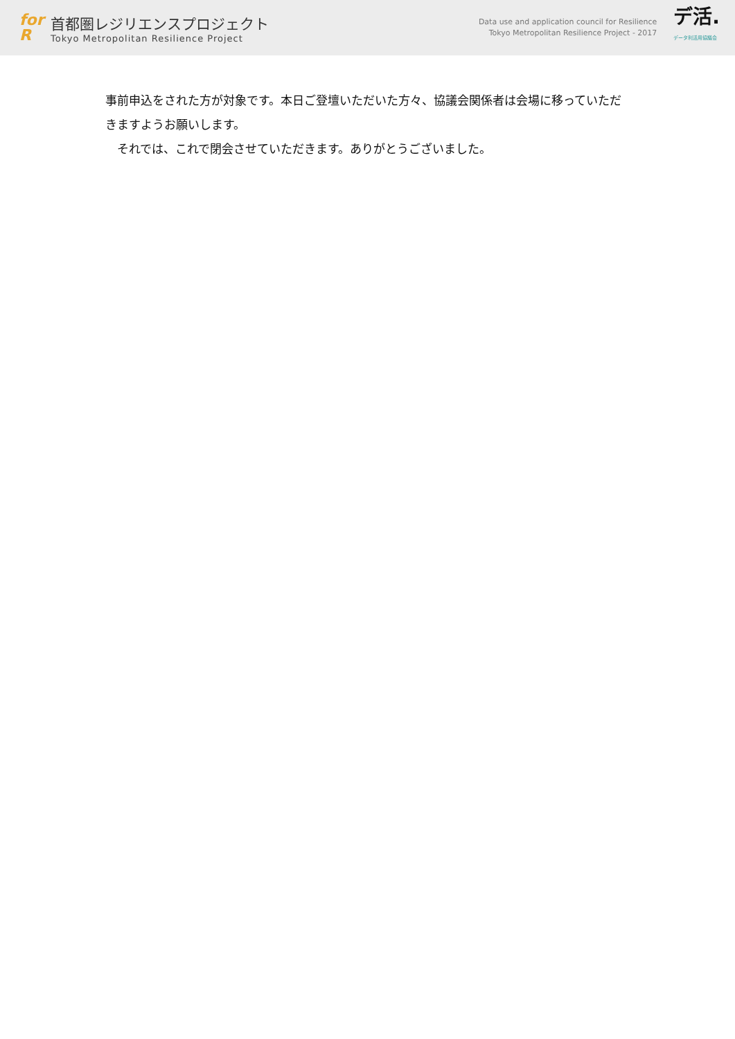for
R
首都圏レジリエンスプロジェクト
Tokyo Metropolitan Resilience Project
Data use and application council for Resilience
Tokyo Metropolitan Resilience Project - 2017
デ活.
データ利活用協議会
事前申込をされた方が対象です。本日ご登壇いただいた方々、協議会関係者は会場に移っていただきますようお願いします。
　それでは、これで閉会させていただきます。ありがとうございました。